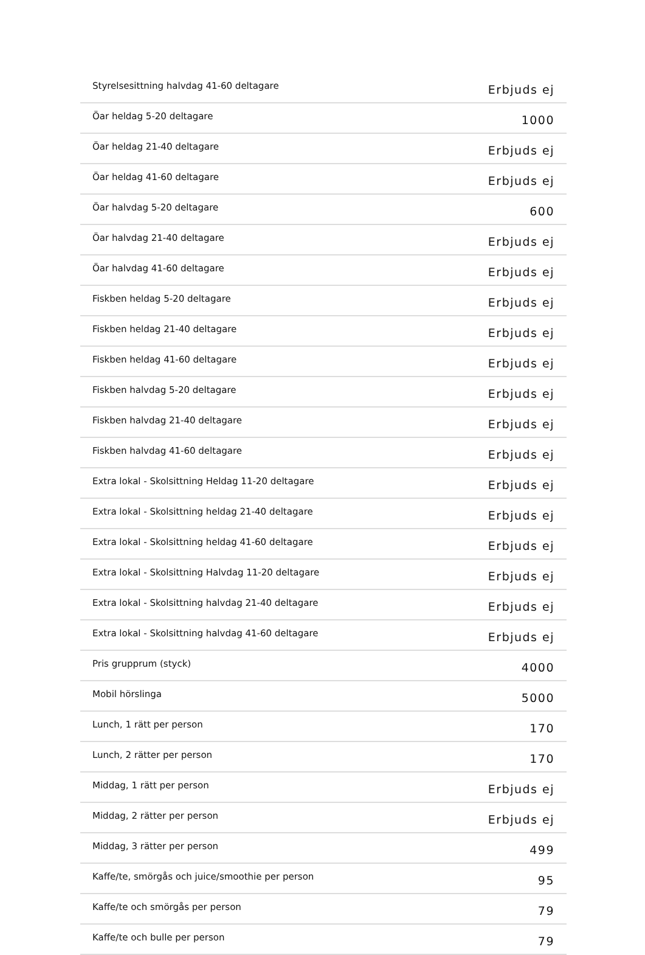| Styrelsesittning halvdag 41-60 deltagare | Erbjuds ej |
| Öar heldag 5-20 deltagare | 1000 |
| Öar heldag 21-40 deltagare | Erbjuds ej |
| Öar heldag 41-60 deltagare | Erbjuds ej |
| Öar halvdag 5-20 deltagare | 600 |
| Öar halvdag 21-40 deltagare | Erbjuds ej |
| Öar halvdag 41-60 deltagare | Erbjuds ej |
| Fiskben heldag 5-20 deltagare | Erbjuds ej |
| Fiskben heldag 21-40 deltagare | Erbjuds ej |
| Fiskben heldag 41-60 deltagare | Erbjuds ej |
| Fiskben halvdag 5-20 deltagare | Erbjuds ej |
| Fiskben halvdag 21-40 deltagare | Erbjuds ej |
| Fiskben halvdag 41-60 deltagare | Erbjuds ej |
| Extra lokal - Skolsittning Heldag 11-20 deltagare | Erbjuds ej |
| Extra lokal - Skolsittning heldag 21-40 deltagare | Erbjuds ej |
| Extra lokal - Skolsittning heldag 41-60 deltagare | Erbjuds ej |
| Extra lokal - Skolsittning Halvdag 11-20 deltagare | Erbjuds ej |
| Extra lokal - Skolsittning halvdag 21-40 deltagare | Erbjuds ej |
| Extra lokal - Skolsittning halvdag 41-60 deltagare | Erbjuds ej |
| Pris grupprum (styck) | 4000 |
| Mobil hörslinga | 5000 |
| Lunch, 1 rätt per person | 170 |
| Lunch, 2 rätter per person | 170 |
| Middag, 1 rätt per person | Erbjuds ej |
| Middag, 2 rätter per person | Erbjuds ej |
| Middag, 3 rätter per person | 499 |
| Kaffe/te, smörgås och juice/smoothie per person | 95 |
| Kaffe/te och smörgås per person | 79 |
| Kaffe/te och bulle per person | 79 |